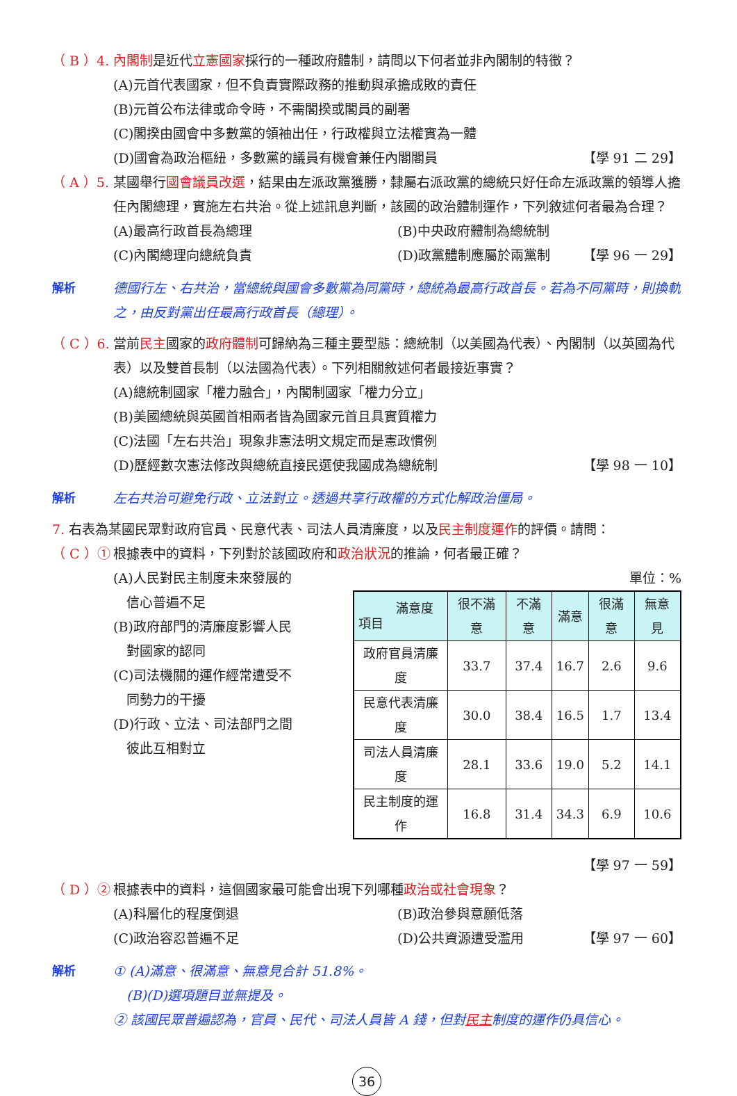（ B ）4. 內閣制是近代立憲國家採行的一種政府體制，請問以下何者並非內閣制的特徵？
(A)元首代表國家，但不負責實際政務的推動與承擔成敗的責任
(B)元首公布法律或命令時，不需閣揆或閣員的副署
(C)閣揆由國會中多數黨的領袖出任，行政權與立法權實為一體
(D)國會為政治樞紐，多數黨的議員有機會兼任內閣閣員 【學 91 二 29】
（ A ）5. 某國舉行國會議員改選，結果由左派政黨獲勝，隸屬右派政黨的總統只好任命左派政黨的領導人擔任內閣總理，實施左右共治。從上述訊息判斷，該國的政治體制運作，下列敘述何者最為合理？
(A)最高行政首長為總理 (B)中央政府體制為總統制
(C)內閣總理向總統負責 (D)政黨體制應屬於兩黨制 【學 96 一 29】
解析 德國行左、右共治，當總統與國會多數黨為同黨時，總統為最高行政首長。若為不同黨時，則換軌之，由反對黨出任最高行政首長（總理）。
（ C ）6. 當前民主國家的政府體制可歸納為三種主要型態：總統制（以美國為代表）、內閣制（以英國為代表）以及雙首長制（以法國為代表）。下列相關敘述何者最接近事實？
(A)總統制國家「權力融合」，內閣制國家「權力分立」
(B)美國總統與英國首相兩者皆為國家元首且具實質權力
(C)法國「左右共治」現象非憲法明文規定而是憲政慣例
(D)歷經數次憲法修改與總統直接民選使我國成為總統制 【學 98 一 10】
解析 左右共治可避免行政、立法對立。透過共享行政權的方式化解政治僵局。
7. 右表為某國民眾對政府官員、民意代表、司法人員清廉度，以及民主制度運作的評價。請問：
（ C ）① 根據表中的資料，下列對於該國政府和政治狀況的推論，何者最正確？
(A)人民對民主制度未來發展的
 信心普遍不足
(B)政府部門的清廉度影響人民
 對國家的認同
(C)司法機關的運作經常遭受不
 同勢力的干擾
(D)行政、立法、司法部門之間
 彼此互相對立
單位：%
| 滿意度 項目 | 很不滿意 | 不滿意 | 滿意 | 很滿意 | 無意見 |
| --- | --- | --- | --- | --- | --- |
| 政府官員清廉度 | 33.7 | 37.4 | 16.7 | 2.6 | 9.6 |
| 民意代表清廉度 | 30.0 | 38.4 | 16.5 | 1.7 | 13.4 |
| 司法人員清廉度 | 28.1 | 33.6 | 19.0 | 5.2 | 14.1 |
| 民主制度的運作 | 16.8 | 31.4 | 34.3 | 6.9 | 10.6 |
【學 97 一 59】
（ D ）② 根據表中的資料，這個國家最可能會出現下列哪種政治或社會現象？
(A)科層化的程度倒退 (B)政治參與意願低落
(C)政治容忍普遍不足 (D)公共資源遭受濫用 【學 97 一 60】
解析 ① (A)滿意、很滿意、無意見合計 51.8%。
 (B)(D)選項題目並無提及。
② 該國民眾普遍認為，官員、民代、司法人員皆 A 錢，但對民主制度的運作仍具信心。
36